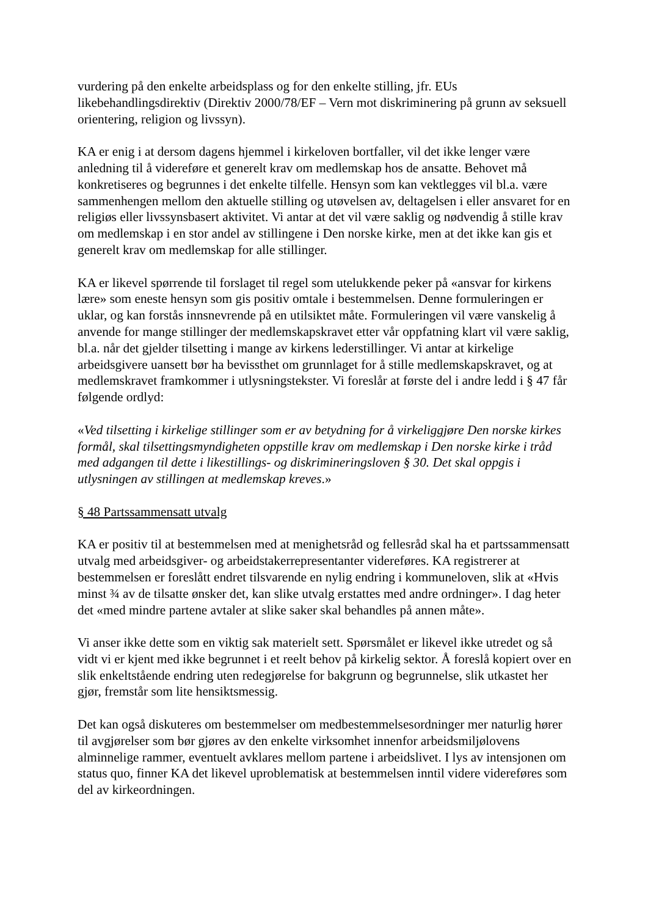vurdering på den enkelte arbeidsplass og for den enkelte stilling, jfr. EUs likebehandlingsdirektiv (Direktiv 2000/78/EF – Vern mot diskriminering på grunn av seksuell orientering, religion og livssyn).
KA er enig i at dersom dagens hjemmel i kirkeloven bortfaller, vil det ikke lenger være anledning til å videreføre et generelt krav om medlemskap hos de ansatte. Behovet må konkretiseres og begrunnes i det enkelte tilfelle. Hensyn som kan vektlegges vil bl.a. være sammenhengen mellom den aktuelle stilling og utøvelsen av, deltagelsen i eller ansvaret for en religiøs eller livssynsbasert aktivitet. Vi antar at det vil være saklig og nødvendig å stille krav om medlemskap i en stor andel av stillingene i Den norske kirke, men at det ikke kan gis et generelt krav om medlemskap for alle stillinger.
KA er likevel spørrende til forslaget til regel som utelukkende peker på «ansvar for kirkens lære» som eneste hensyn som gis positiv omtale i bestemmelsen. Denne formuleringen er uklar, og kan forstås innsnevrende på en utilsiktet måte. Formuleringen vil være vanskelig å anvende for mange stillinger der medlemskapskravet etter vår oppfatning klart vil være saklig, bl.a. når det gjelder tilsetting i mange av kirkens lederstillinger. Vi antar at kirkelige arbeidsgivere uansett bør ha bevissthet om grunnlaget for å stille medlemskapskravet, og at medlemskravet framkommer i utlysningstekster. Vi foreslår at første del i andre ledd i § 47 får følgende ordlyd:
«Ved tilsetting i kirkelige stillinger som er av betydning for å virkeliggjøre Den norske kirkes formål, skal tilsettingsmyndigheten oppstille krav om medlemskap i Den norske kirke i tråd med adgangen til dette i likestillings- og diskrimineringsloven § 30. Det skal oppgis i utlysningen av stillingen at medlemskap kreves.»
§ 48 Partssammensatt utvalg
KA er positiv til at bestemmelsen med at menighetsråd og fellesråd skal ha et partssammensatt utvalg med arbeidsgiver- og arbeidstakerrepresentanter videreføres. KA registrerer at bestemmelsen er foreslått endret tilsvarende en nylig endring i kommuneloven, slik at «Hvis minst ¾ av de tilsatte ønsker det, kan slike utvalg erstattes med andre ordninger». I dag heter det «med mindre partene avtaler at slike saker skal behandles på annen måte».
Vi anser ikke dette som en viktig sak materielt sett. Spørsmålet er likevel ikke utredet og så vidt vi er kjent med ikke begrunnet i et reelt behov på kirkelig sektor. Å foreslå kopiert over en slik enkeltstående endring uten redegjørelse for bakgrunn og begrunnelse, slik utkastet her gjør, fremstår som lite hensiktsmessig.
Det kan også diskuteres om bestemmelser om medbestemmelsesordninger mer naturlig hører til avgjørelser som bør gjøres av den enkelte virksomhet innenfor arbeidsmiljølovens alminnelige rammer, eventuelt avklares mellom partene i arbeidslivet. I lys av intensjonen om status quo, finner KA det likevel uproblematisk at bestemmelsen inntil videre videreføres som del av kirkeordningen.